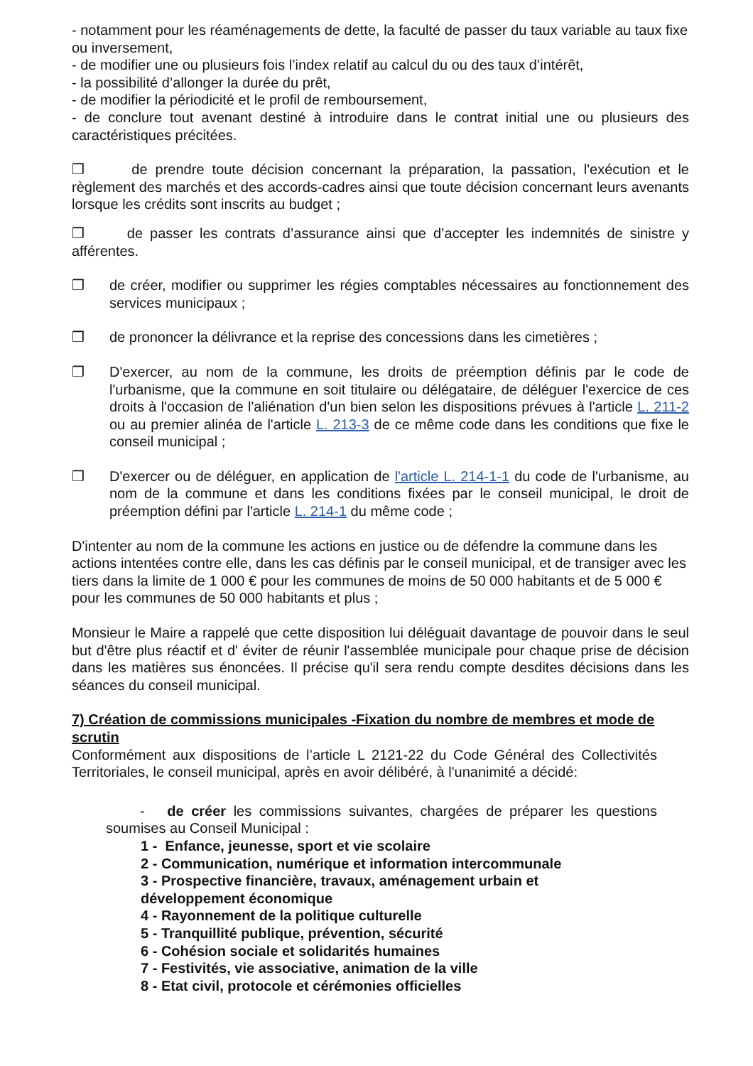- notamment pour les réaménagements de dette, la faculté de passer du taux variable au taux fixe
ou inversement,
- de modifier une ou plusieurs fois l’index relatif au calcul du ou des taux d’intérêt,
- la possibilité d’allonger la durée du prêt,
- de modifier la périodicité et le profil de remboursement,
- de conclure tout avenant destiné à introduire dans le contrat initial une ou plusieurs des caractéristiques précitées.
❒ de prendre toute décision concernant la préparation, la passation, l'exécution et le règlement des marchés et des accords-cadres ainsi que toute décision concernant leurs avenants lorsque les crédits sont inscrits au budget ;
❒ de passer les contrats d’assurance ainsi que d’accepter les indemnités de sinistre y afférentes.
❒ de créer, modifier ou supprimer les régies comptables nécessaires au fonctionnement des services municipaux ;
❒ de prononcer la délivrance et la reprise des concessions dans les cimetières ;
❒ D'exercer, au nom de la commune, les droits de préemption définis par le code de l'urbanisme, que la commune en soit titulaire ou délégataire, de déléguer l'exercice de ces droits à l'occasion de l'aliénation d'un bien selon les dispositions prévues à l'article L. 211-2 ou au premier alinéa de l'article L. 213-3 de ce même code dans les conditions que fixe le conseil municipal ;
❒ D'exercer ou de déléguer, en application de l'article L. 214-1-1 du code de l'urbanisme, au nom de la commune et dans les conditions fixées par le conseil municipal, le droit de préemption défini par l'article L. 214-1 du même code ;
D'intenter au nom de la commune les actions en justice ou de défendre la commune dans les actions intentées contre elle, dans les cas définis par le conseil municipal, et de transiger avec les tiers dans la limite de 1 000 € pour les communes de moins de 50 000 habitants et de 5 000 € pour les communes de 50 000 habitants et plus ;
Monsieur le Maire a rappelé que cette disposition lui déléguait davantage de pouvoir dans le seul but d'être plus réactif et d' éviter de réunir l'assemblée municipale pour chaque prise de décision dans les matières sus énoncées. Il précise qu'il sera rendu compte desdites décisions dans les séances du conseil municipal.
7) Création de commissions municipales -Fixation du nombre de membres et mode de scrutin
Conformément aux dispositions de l’article L 2121-22 du Code Général des Collectivités Territoriales, le conseil municipal, après en avoir délibéré, à l'unanimité a décidé:
- de créer les commissions suivantes, chargées de préparer les questions soumises au Conseil Municipal :
1 - Enfance, jeunesse, sport et vie scolaire
2 - Communication, numérique et information intercommunale
3 - Prospective financière, travaux, aménagement urbain et
développement économique
4 - Rayonnement de la politique culturelle
5 - Tranquillité publique, prévention, sécurité
6 - Cohésion sociale et solidarités humaines
7 - Festivités, vie associative, animation de la ville
8 - Etat civil, protocole et cérémonies officielles